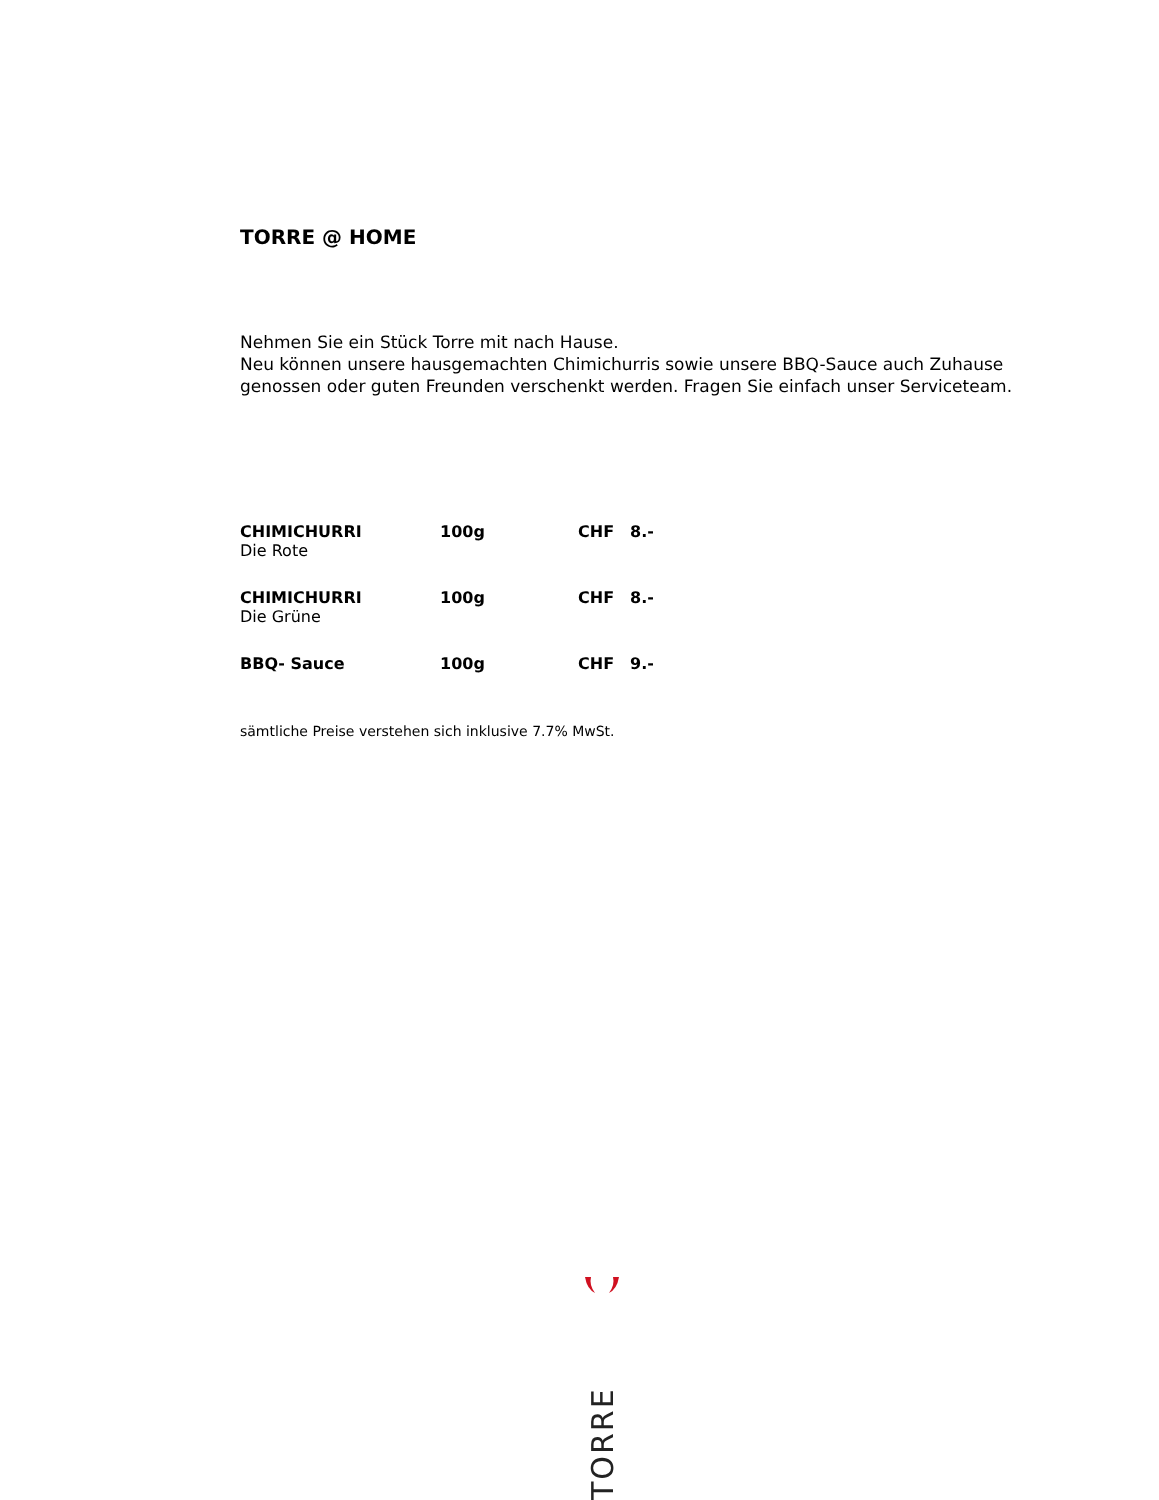TORRE @ HOME
Nehmen Sie ein Stück Torre mit nach Hause.
Neu können unsere hausgemachten Chimichurris sowie unsere BBQ-Sauce auch Zuhause genossen oder guten Freunden verschenkt werden. Fragen Sie einfach unser Serviceteam.
| CHIMICHURRI | 100g | CHF | 8.- |
| Die Rote | | | |
| CHIMICHURRI | 100g | CHF | 8.- |
| Die Grüne | | | |
| BBQ- Sauce | 100g | CHF | 9.- |
sämtliche Preise verstehen sich inklusive 7.7% MwSt.
TORRE